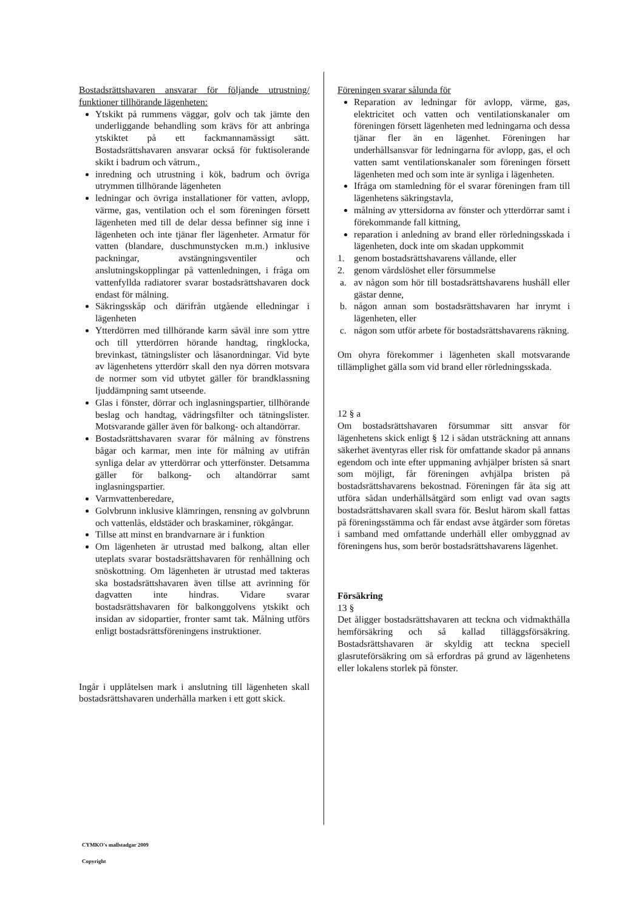Bostadsrättshavaren ansvarar för följande utrustning/ funktioner tillhörande lägenheten:
Ytskikt på rummens väggar, golv och tak jämte den underliggande behandling som krävs för att anbringa ytskiktet på ett fackmannamässigt sätt. Bostadsrättshavaren ansvarar också för fuktisolerande skikt i badrum och våtrum.,
inredning och utrustning i kök, badrum och övriga utrymmen tillhörande lägenheten
ledningar och övriga installationer för vatten, avlopp, värme, gas, ventilation och el som föreningen försett lägenheten med till de delar dessa befinner sig inne i lägenheten och inte tjänar fler lägenheter. Armatur för vatten (blandare, duschmunstycken m.m.) inklusive packningar, avstängningsventiler och anslutningskopplingar på vattenledningen, i fråga om vattenfyllda radiatorer svarar bostadsrättshavaren dock endast för målning.
Säkringsskåp och därifrån utgående elledningar i lägenheten
Ytterdörren med tillhörande karm såväl inre som yttre och till ytterdörren hörande handtag, ringklocka, brevinkast, tätningslister och låsanordningar. Vid byte av lägenhetens ytterdörr skall den nya dörren motsvara de normer som vid utbytet gäller för brandklassning ljuddämpning samt utseende.
Glas i fönster, dörrar och inglasningspartier, tillhörande beslag och handtag, vädringsfilter och tätningslister. Motsvarande gäller även för balkong- och altandörrar.
Bostadsrättshavaren svarar för målning av fönstrens bågar och karmar, men inte för målning av utifrån synliga delar av ytterdörrar och ytterfönster. Detsamma gäller för balkong- och altandörrar samt inglasningspartier.
Varmvattenberedare,
Golvbrunn inklusive klämringen, rensning av golvbrunn och vattenlås, eldstäder och braskaminer, rökgångar.
Tillse att minst en brandvarnare är i funktion
Om lägenheten är utrustad med balkong, altan eller uteplats svarar bostadsrättshavaren för renhållning och snöskottning. Om lägenheten är utrustad med takteras ska bostadsrättshavaren även tillse att avrinning för dagvatten inte hindras. Vidare svarar bostadsrättshavaren för balkonggolvens ytskikt och insidan av sidopartier, fronter samt tak. Målning utförs enligt bostadsrättsföreningens instruktioner.
Ingår i upplåtelsen mark i anslutning till lägenheten skall bostadsrättshavaren underhålla marken i ett gott skick.
Föreningen svarar sålunda för
Reparation av ledningar för avlopp, värme, gas, elektricitet och vatten och ventilationskanaler om föreningen försett lägenheten med ledningarna och dessa tjänar fler än en lägenhet. Föreningen har underhållsansvar för ledningarna för avlopp, gas, el och vatten samt ventilationskanaler som föreningen försett lägenheten med och som inte är synliga i lägenheten.
Ifråga om stamledning för el svarar föreningen fram till lägenhetens säkringstavla,
målning av yttersidorna av fönster och ytterdörrar samt i förekommande fall kittning,
reparation i anledning av brand eller rörledningsskada i lägenheten, dock inte om skadan uppkommit
1. genom bostadsrättshavarens vållande, eller
2. genom vårdslöshet eller försummelse
a. av någon som hör till bostadsrättshavarens hushåll eller gästar denne,
b. någon annan som bostadsrättshavaren har inrymt i lägenheten, eller
c. någon som utför arbete för bostadsrättshavarens räkning.
Om ohyra förekommer i lägenheten skall motsvarande tillämplighet gälla som vid brand eller rörledningsskada.
12 § a
Om bostadsrättshavaren försummar sitt ansvar för lägenhetens skick enligt § 12 i sådan utsträckning att annans säkerhet äventyras eller risk för omfattande skador på annans egendom och inte efter uppmaning avhjälper bristen så snart som möjligt, får föreningen avhjälpa bristen på bostadsrättshavarens bekostnad. Föreningen får åta sig att utföra sådan underhållsåtgärd som enligt vad ovan sagts bostadsrättshavaren skall svara för. Beslut härom skall fattas på föreningsstämma och får endast avse åtgärder som företas i samband med omfattande underhåll eller ombyggnad av föreningens hus, som berör bostadsrättshavarens lägenhet.
Försäkring
13 §
Det åligger bostadsrättshavaren att teckna och vidmakthålla hemförsäkring och så kallad tilläggsförsäkring. Bostadsrättshavaren är skyldig att teckna speciell glasruteförsäkring om så erfordras på grund av lägenhetens eller lokalens storlek på fönster.
CYMKO's mallstadgar 2009
Copyright